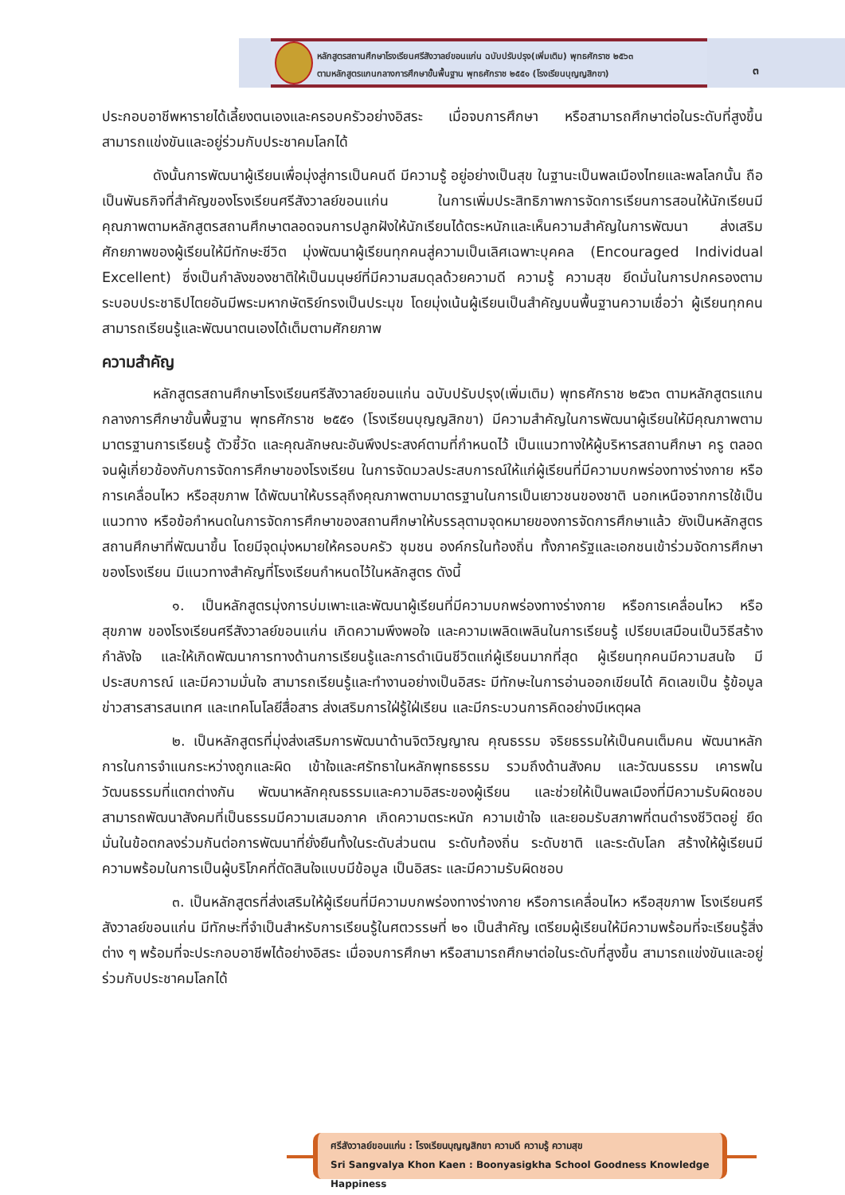หลักสูตรสถานศึกษาโรงเรียนศรีสังวาลย์ขอนแก่น ฉบับปรับปรุง(เพิ่มเติม) พุทธศักราช ๒๕๖๓
ตามหลักสูตรแกนกลางการศึกษาขั้นพื้นฐาน พุทธศักราช ๒๕๕๑ (โรงเรียนบุญญสิกขา)
๓
ประกอบอาชีพหารายได้เลี้ยงตนเองและครอบครัวอย่างอิสระ เมื่อจบการศึกษา หรือสามารถศึกษาต่อในระดับที่สูงขึ้น สามารถแข่งขันและอยู่ร่วมกับประชาคมโลกได้
ดังนั้นการพัฒนาผู้เรียนเพื่อมุ่งสู่การเป็นคนดี มีความรู้ อยู่อย่างเป็นสุข ในฐานะเป็นพลเมืองไทยและพลโลกนั้น ถือเป็นพันธกิจที่สำคัญของโรงเรียนศรีสังวาลย์ขอนแก่น ในการเพิ่มประสิทธิภาพการจัดการเรียนการสอนให้นักเรียนมีคุณภาพตามหลักสูตรสถานศึกษาตลอดจนการปลูกฝังให้นักเรียนได้ตระหนักและเห็นความสำคัญในการพัฒนา ส่งเสริมศักยภาพของผู้เรียนให้มีทักษะชีวิต มุ่งพัฒนาผู้เรียนทุกคนสู่ความเป็นเลิศเฉพาะบุคคล (Encouraged Individual Excellent) ซึ่งเป็นกำลังของชาติให้เป็นมนุษย์ที่มีความสมดุลด้วยความดี ความรู้ ความสุข ยึดมั่นในการปกครองตามระบอบประชาธิปไตยอันมีพระมหากษัตริย์ทรงเป็นประมุข โดยมุ่งเน้นผู้เรียนเป็นสำคัญบนพื้นฐานความเชื่อว่า ผู้เรียนทุกคนสามารถเรียนรู้และพัฒนาตนเองได้เต็มตามศักยภาพ
ความสำคัญ
หลักสูตรสถานศึกษาโรงเรียนศรีสังวาลย์ขอนแก่น ฉบับปรับปรุง(เพิ่มเติม) พุทธศักราช ๒๕๖๓ ตามหลักสูตรแกนกลางการศึกษาขั้นพื้นฐาน พุทธศักราช ๒๕๕๑ (โรงเรียนบุญญสิกขา) มีความสำคัญในการพัฒนาผู้เรียนให้มีคุณภาพตามมาตรฐานการเรียนรู้ ตัวชี้วัด และคุณลักษณะอันพึงประสงค์ตามที่กำหนดไว้ เป็นแนวทางให้ผู้บริหารสถานศึกษา ครู ตลอดจนผู้เกี่ยวข้องกับการจัดการศึกษาของโรงเรียน ในการจัดมวลประสบการณ์ให้แก่ผู้เรียนที่มีความบกพร่องทางร่างกาย หรือการเคลื่อนไหว หรือสุขภาพ ได้พัฒนาให้บรรลุถึงคุณภาพตามมาตรฐานในการเป็นเยาวชนของชาติ นอกเหนือจากการใช้เป็นแนวทาง หรือข้อกำหนดในการจัดการศึกษาของสถานศึกษาให้บรรลุตามจุดหมายของการจัดการศึกษาแล้ว ยังเป็นหลักสูตรสถานศึกษาที่พัฒนาขึ้น โดยมีจุดมุ่งหมายให้ครอบครัว ชุมชน องค์กรในท้องถิ่น ทั้งภาครัฐและเอกชนเข้าร่วมจัดการศึกษาของโรงเรียน มีแนวทางสำคัญที่โรงเรียนกำหนดไว้ในหลักสูตร ดังนี้
๑. เป็นหลักสูตรมุ่งการบ่มเพาะและพัฒนาผู้เรียนที่มีความบกพร่องทางร่างกาย หรือการเคลื่อนไหว หรือสุขภาพ ของโรงเรียนศรีสังวาลย์ขอนแก่น เกิดความพึงพอใจ และความเพลิดเพลินในการเรียนรู้ เปรียบเสมือนเป็นวิธีสร้างกำลังใจ และให้เกิดพัฒนาการทางด้านการเรียนรู้และการดำเนินชีวิตแก่ผู้เรียนมากที่สุด ผู้เรียนทุกคนมีความสนใจ มีประสบการณ์ และมีความมั่นใจ สามารถเรียนรู้และทำงานอย่างเป็นอิสระ มีทักษะในการอ่านออกเขียนได้ คิดเลขเป็น รู้ข้อมูลข่าวสารสารสนเทศ และเทคโนโลยีสื่อสาร ส่งเสริมการใฝ่รู้ใฝ่เรียน และมีกระบวนการคิดอย่างมีเหตุผล
๒. เป็นหลักสูตรที่มุ่งส่งเสริมการพัฒนาด้านจิตวิญญาณ คุณธรรม จริยธรรมให้เป็นคนเต็มคน พัฒนาหลักการในการจำแนกระหว่างถูกและผิด เข้าใจและศรัทธาในหลักพุทธธรรม รวมถึงด้านสังคม และวัฒนธรรม เคารพในวัฒนธรรมที่แตกต่างกัน พัฒนาหลักคุณธรรมและความอิสระของผู้เรียน และช่วยให้เป็นพลเมืองที่มีความรับผิดชอบ สามารถพัฒนาสังคมที่เป็นธรรมมีความเสมอภาค เกิดความตระหนัก ความเข้าใจ และยอมรับสภาพที่ตนดำรงชีวิตอยู่ ยึดมั่นในข้อตกลงร่วมกันต่อการพัฒนาที่ยั่งยืนทั้งในระดับส่วนตน ระดับท้องถิ่น ระดับชาติ และระดับโลก สร้างให้ผู้เรียนมีความพร้อมในการเป็นผู้บริโภคที่ตัดสินใจแบบมีข้อมูล เป็นอิสระ และมีความรับผิดชอบ
๓. เป็นหลักสูตรที่ส่งเสริมให้ผู้เรียนที่มีความบกพร่องทางร่างกาย หรือการเคลื่อนไหว หรือสุขภาพ โรงเรียนศรีสังวาลย์ขอนแก่น มีทักษะที่จำเป็นสำหรับการเรียนรู้ในศตวรรษที่ ๒๑ เป็นสำคัญ เตรียมผู้เรียนให้มีความพร้อมที่จะเรียนรู้สิ่งต่าง ๆ พร้อมที่จะประกอบอาชีพได้อย่างอิสระ เมื่อจบการศึกษา หรือสามารถศึกษาต่อในระดับที่สูงขึ้น สามารถแข่งขันและอยู่ร่วมกับประชาคมโลกได้
ศรีสังวาลย์ขอนแก่น : โรงเรียนบุญญสิกขา ความดี ความรู้ ความสุข
Sri Sangvalya Khon Kaen : Boonyasigkha School Goodness Knowledge Happiness